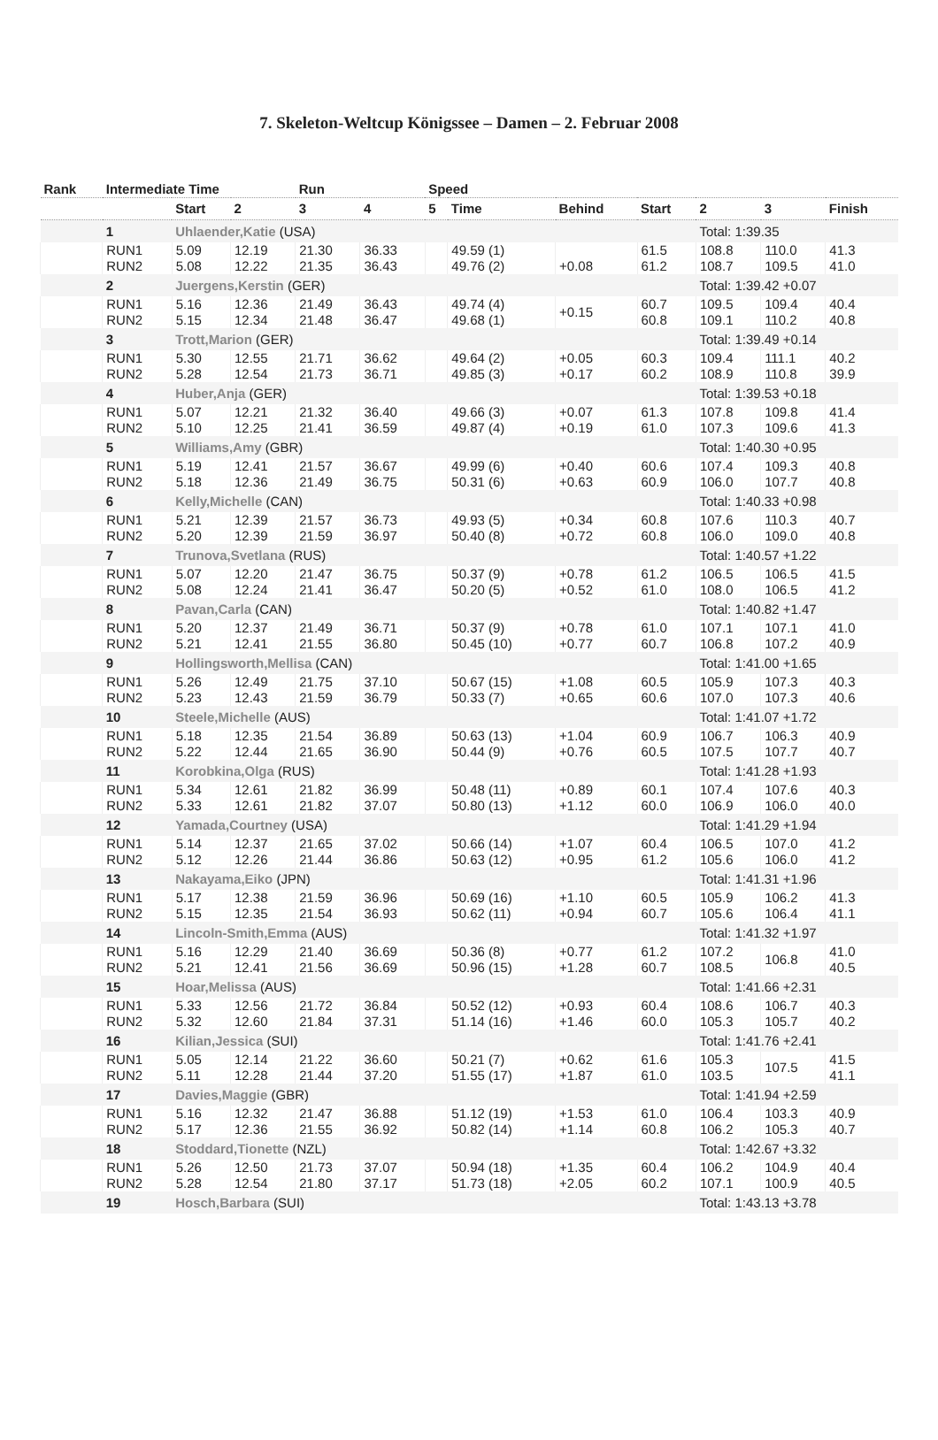7. Skeleton-Weltcup Königssee – Damen – 2. Februar 2008
| Rank | Intermediate Time | | | Run | | Speed | | | | | | |
| --- | --- | --- | --- | --- | --- | --- | --- | --- | --- | --- | --- | --- |
| | | Start | 2 | 3 | 4 | 5 | Time | Behind | Start | 2 | 3 | Finish |
| | 1 | Uhlaender,Katie (USA) | | | | | | | | Total: 1:39.35 | | |
| | RUN1 RUN2 | 5.09 5.08 | 12.19 12.22 | 21.30 21.35 | 36.33 36.43 | | 49.59 (1) 49.76 (2) | +0.08 | 61.5 61.2 | 108.8 108.7 | 110.0 109.5 | 41.3 41.0 |
| | 2 | Juergens,Kerstin (GER) | | | | | | | | Total: 1:39.42 +0.07 | | |
| | RUN1 RUN2 | 5.16 5.15 | 12.36 12.34 | 21.49 21.48 | 36.43 36.47 | | 49.74 (4) 49.68 (1) | +0.15 | 60.7 60.8 | 109.5 109.1 | 109.4 110.2 | 40.4 40.8 |
| | 3 | Trott,Marion (GER) | | | | | | | | Total: 1:39.49 +0.14 | | |
| | RUN1 RUN2 | 5.30 5.28 | 12.55 12.54 | 21.71 21.73 | 36.62 36.71 | | 49.64 (2) 49.85 (3) | +0.05 +0.17 | 60.3 60.2 | 109.4 108.9 | 111.1 110.8 | 40.2 39.9 |
| | 4 | Huber,Anja (GER) | | | | | | | | Total: 1:39.53 +0.18 | | |
| | RUN1 RUN2 | 5.07 5.10 | 12.21 12.25 | 21.32 21.41 | 36.40 36.59 | | 49.66 (3) 49.87 (4) | +0.07 +0.19 | 61.3 61.0 | 107.8 107.3 | 109.8 109.6 | 41.4 41.3 |
| | 5 | Williams,Amy (GBR) | | | | | | | | Total: 1:40.30 +0.95 | | |
| | RUN1 RUN2 | 5.19 5.18 | 12.41 12.36 | 21.57 21.49 | 36.67 36.75 | | 49.99 (6) 50.31 (6) | +0.40 +0.63 | 60.6 60.9 | 107.4 106.0 | 109.3 107.7 | 40.8 40.8 |
| | 6 | Kelly,Michelle (CAN) | | | | | | | | Total: 1:40.33 +0.98 | | |
| | RUN1 RUN2 | 5.21 5.20 | 12.39 12.39 | 21.57 21.59 | 36.73 36.97 | | 49.93 (5) 50.40 (8) | +0.34 +0.72 | 60.8 60.8 | 107.6 106.0 | 110.3 109.0 | 40.7 40.8 |
| | 7 | Trunova,Svetlana (RUS) | | | | | | | | Total: 1:40.57 +1.22 | | |
| | RUN1 RUN2 | 5.07 5.08 | 12.20 12.24 | 21.47 21.41 | 36.75 36.47 | | 50.37 (9) 50.20 (5) | +0.78 +0.52 | 61.2 61.0 | 106.5 108.0 | 106.5 106.5 | 41.5 41.2 |
| | 8 | Pavan,Carla (CAN) | | | | | | | | Total: 1:40.82 +1.47 | | |
| | RUN1 RUN2 | 5.20 5.21 | 12.37 12.41 | 21.49 21.55 | 36.71 36.80 | | 50.37 (9) 50.45 (10) | +0.78 +0.77 | 61.0 60.7 | 107.1 106.8 | 107.1 107.2 | 41.0 40.9 |
| | 9 | Hollingsworth,Mellisa (CAN) | | | | | | | | Total: 1:41.00 +1.65 | | |
| | RUN1 RUN2 | 5.26 5.23 | 12.49 12.43 | 21.75 21.59 | 37.10 36.79 | | 50.67 (15) 50.33 (7) | +1.08 +0.65 | 60.5 60.6 | 105.9 107.0 | 107.3 107.3 | 40.3 40.6 |
| | 10 | Steele,Michelle (AUS) | | | | | | | | Total: 1:41.07 +1.72 | | |
| | RUN1 RUN2 | 5.18 5.22 | 12.35 12.44 | 21.54 21.65 | 36.89 36.90 | | 50.63 (13) 50.44 (9) | +1.04 +0.76 | 60.9 60.5 | 106.7 107.5 | 106.3 107.7 | 40.9 40.7 |
| | 11 | Korobkina,Olga (RUS) | | | | | | | | Total: 1:41.28 +1.93 | | |
| | RUN1 RUN2 | 5.34 5.33 | 12.61 12.61 | 21.82 21.82 | 36.99 37.07 | | 50.48 (11) 50.80 (13) | +0.89 +1.12 | 60.1 60.0 | 107.4 106.9 | 107.6 106.0 | 40.3 40.0 |
| | 12 | Yamada,Courtney (USA) | | | | | | | | Total: 1:41.29 +1.94 | | |
| | RUN1 RUN2 | 5.14 5.12 | 12.37 12.26 | 21.65 21.44 | 37.02 36.86 | | 50.66 (14) 50.63 (12) | +1.07 +0.95 | 60.4 61.2 | 106.5 105.6 | 107.0 106.0 | 41.2 41.2 |
| | 13 | Nakayama,Eiko (JPN) | | | | | | | | Total: 1:41.31 +1.96 | | |
| | RUN1 RUN2 | 5.17 5.15 | 12.38 12.35 | 21.59 21.54 | 36.96 36.93 | | 50.69 (16) 50.62 (11) | +1.10 +0.94 | 60.5 60.7 | 105.9 105.6 | 106.2 106.4 | 41.3 41.1 |
| | 14 | Lincoln-Smith,Emma (AUS) | | | | | | | | Total: 1:41.32 +1.97 | | |
| | RUN1 RUN2 | 5.16 5.21 | 12.29 12.41 | 21.40 21.56 | 36.69 36.69 | | 50.36 (8) 50.96 (15) | +0.77 +1.28 | 61.2 60.7 | 107.2 108.5 | 106.8 | 41.0 40.5 |
| | 15 | Hoar,Melissa (AUS) | | | | | | | | Total: 1:41.66 +2.31 | | |
| | RUN1 RUN2 | 5.33 5.32 | 12.56 12.60 | 21.72 21.84 | 36.84 37.31 | | 50.52 (12) 51.14 (16) | +0.93 +1.46 | 60.4 60.0 | 108.6 105.3 | 106.7 105.7 | 40.3 40.2 |
| | 16 | Kilian,Jessica (SUI) | | | | | | | | Total: 1:41.76 +2.41 | | |
| | RUN1 RUN2 | 5.05 5.11 | 12.14 12.28 | 21.22 21.44 | 36.60 37.20 | | 50.21 (7) 51.55 (17) | +0.62 +1.87 | 61.6 61.0 | 105.3 103.5 | 107.5 | 41.5 41.1 |
| | 17 | Davies,Maggie (GBR) | | | | | | | | Total: 1:41.94 +2.59 | | |
| | RUN1 RUN2 | 5.16 5.17 | 12.32 12.36 | 21.47 21.55 | 36.88 36.92 | | 51.12 (19) 50.82 (14) | +1.53 +1.14 | 61.0 60.8 | 106.4 106.2 | 103.3 105.3 | 40.9 40.7 |
| | 18 | Stoddard,Tionette (NZL) | | | | | | | | Total: 1:42.67 +3.32 | | |
| | RUN1 RUN2 | 5.26 5.28 | 12.50 12.54 | 21.73 21.80 | 37.07 37.17 | | 50.94 (18) 51.73 (18) | +1.35 +2.05 | 60.4 60.2 | 106.2 107.1 | 104.9 100.9 | 40.4 40.5 |
| | 19 | Hosch,Barbara (SUI) | | | | | | | | Total: 1:43.13 +3.78 | | |